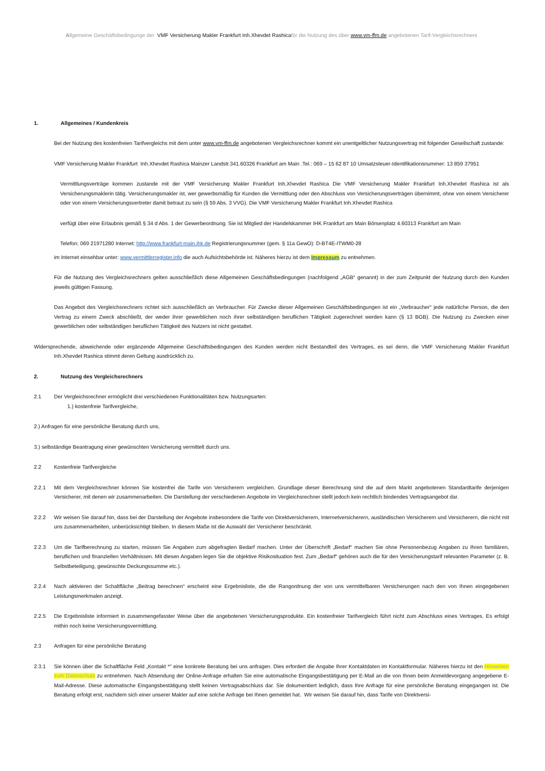Allgemeine Geschäftsbedingunge der VMF Versicherung Makler Frankfurt Inh.Xhevdet Rashicafür die Nutzung des über www.vm-ffm.de angebotenen Tarif-Vergleichsrechners
1. Allgemeines / Kundenkreis
Bei der Nutzung des kostenfreien Tarifvergleichs mit dem unter www.vm-ffm.de angebotenen Vergleichsrechner kommt ein unentgeltlicher Nutzungsvertrag mit folgender Gesellschaft zustande:
VMF Versicherung Makler Frankfurt Inh.Xhevdet Rashica Mainzer Landstr.341.60326 Frankfurt am Main .Tel.: 069 – 15 62 87 10 Umsatzsteuer-Identifikationsnummer: 13 859 37951
Vermittlungsverträge kommen zustande mit der VMF Versicherung Makler Frankfurt Inh.Xhevdet Rashica Die VMF Versicherung Makler Frankfurt Inh.Xhevdet Rashica ist als Versicherungsmaklerin tätig. Versicherungsmakler ist, wer gewerbsmäßig für Kunden die Vermittlung oder den Abschluss von Versicherungsverträgen übernimmt, ohne von einem Versicherer oder von einem Versicherungsvertreter damit betraut zu sein (§ 59 Abs. 3 VVG). Die VMF Versicherung Makler Frankfurt Inh.Xhevdet Rashica
verfügt über eine Erlaubnis gemäß § 34 d Abs. 1 der Gewerbeordnung. Sie ist Mitglied der Handelskammer IHK Frankfurt am Main Börsenplatz 4.60313 Frankfurt am Main
Telefon: 069 21971280 Internet: http://www.frankfurt-main.ihk.de Registrierungsnummer (gem. § 11a GewO): D-BT4E-ITWM0-28
im Internet einsehbar unter: www.vermittlerregister.info die auch Aufsichtsbehörde ist. Näheres hierzu ist dem Impressum zu entnehmen.
Für die Nutzung des Vergleichsrechners gelten ausschließlich diese Allgemeinen Geschäftsbedingungen (nachfolgend „AGB“ genannt) in der zum Zeitpunkt der Nutzung durch den Kunden jeweils gültigen Fassung.
Das Angebot des Vergleichsrechners richtet sich ausschließlich an Verbraucher. Für Zwecke dieser Allgemeinen Geschäftsbedingungen ist ein „Verbraucher“ jede natürliche Person, die den Vertrag zu einem Zweck abschließt, der weder ihrer gewerblichen noch ihrer selbständigen beruflichen Tätigkeit zugerechnet werden kann (§ 13 BGB). Die Nutzung zu Zwecken einer gewerblichen oder selbständigen beruflichen Tätigkeit des Nutzers ist nicht gestattet.
Widersprechende, abweichende oder ergänzende Allgemeine Geschäftsbedingungen des Kunden werden nicht Bestandteil des Vertrages, es sei denn, die VMF Versicherung Makler Frankfurt Inh.Xhevdet Rashica stimmt deren Geltung ausdrücklich zu.
2. Nutzung des Vergleichsrechners
2.1 Der Vergleichsrechner ermöglicht drei verschiedenen Funktionalitäten bzw. Nutzungsarten:
1.) kostenfreie Tarifvergleiche,
2.) Anfragen für eine persönliche Beratung durch uns,
3.) selbständige Beantragung einer gewünschten Versicherung vermittelt durch uns.
2.2 Kostenfreie Tarifvergleiche
2.2.1 Mit dem Vergleichsrechner können Sie kostenfrei die Tarife von Versicherern vergleichen. Grundlage dieser Berechnung sind die auf dem Markt angebotenen Standardtarife derjenigen Versicherer, mit denen wir zusammenarbeiten. Die Darstellung der verschiedenen Angebote im Vergleichsrechner stellt jedoch kein rechtlich bindendes Vertragsangebot dar.
2.2.2 Wir weisen Sie darauf hin, dass bei der Darstellung der Angebote insbesondere die Tarife von Direktversicherern, Internetversicherern, ausländischen Versicherern und Versicherern, die nicht mit uns zusammenarbeiten, unberücksichtigt bleiben. In diesem Maße ist die Auswahl der Versicherer beschränkt.
2.2.3 Um die Tarifberechnung zu starten, müssen Sie Angaben zum abgefragten Bedarf machen. Unter der Überschrift „Bedarf“ machen Sie ohne Personenbezug Angaben zu Ihren familiären, beruflichen und finanziellen Verhältnissen. Mit diesen Angaben legen Sie die objektive Risikosituation fest. Zum „Bedarf“ gehören auch die für den Versicherungstarif relevanten Parameter (z. B. Selbstbeteiligung, gewünschte Deckungssumme etc.).
2.2.4 Nach aktivieren der Schaltfläche „Beitrag berechnen“ erscheint eine Ergebnisliste, die die Rangordnung der von uns vermittelbaren Versicherungen nach den von Ihnen eingegebenen Leistungsmerkmalen anzeigt.
2.2.5 Die Ergebnisliste informiert in zusammengefasster Weise über die angebotenen Versicherungsprodukte. Ein kostenfreier Tarifvergleich führt nicht zum Abschluss eines Vertrages. Es erfolgt mithin noch keine Versicherungsvermittlung.
2.3 Anfragen für eine persönliche Beratung
2.3.1 Sie können über die Schaltfläche Feld „Kontakt *" eine konkrete Beratung bei uns anfragen. Dies erfordert die Angabe Ihrer Kontaktdaten im Kontaktformular. Näheres hierzu ist den Hinweisen zum Datenschutz zu entnehmen. Nach Absendung der Online-Anfrage erhalten Sie eine automatische Eingangsbestätigung per E-Mail an die von Ihnen beim Anmeldevorgang angegebene E-Mail-Adresse. Diese automatische Eingangsbestätigung stellt keinen Vertragsabschluss dar. Sie dokumentiert lediglich, dass Ihre Anfrage für eine persönliche Beratung eingegangen ist. Die Beratung erfolgt erst, nachdem sich einer unserer Makler auf eine solche Anfrage bei Ihnen gemeldet hat. Wir weisen Sie darauf hin, dass Tarife von Direktversi-